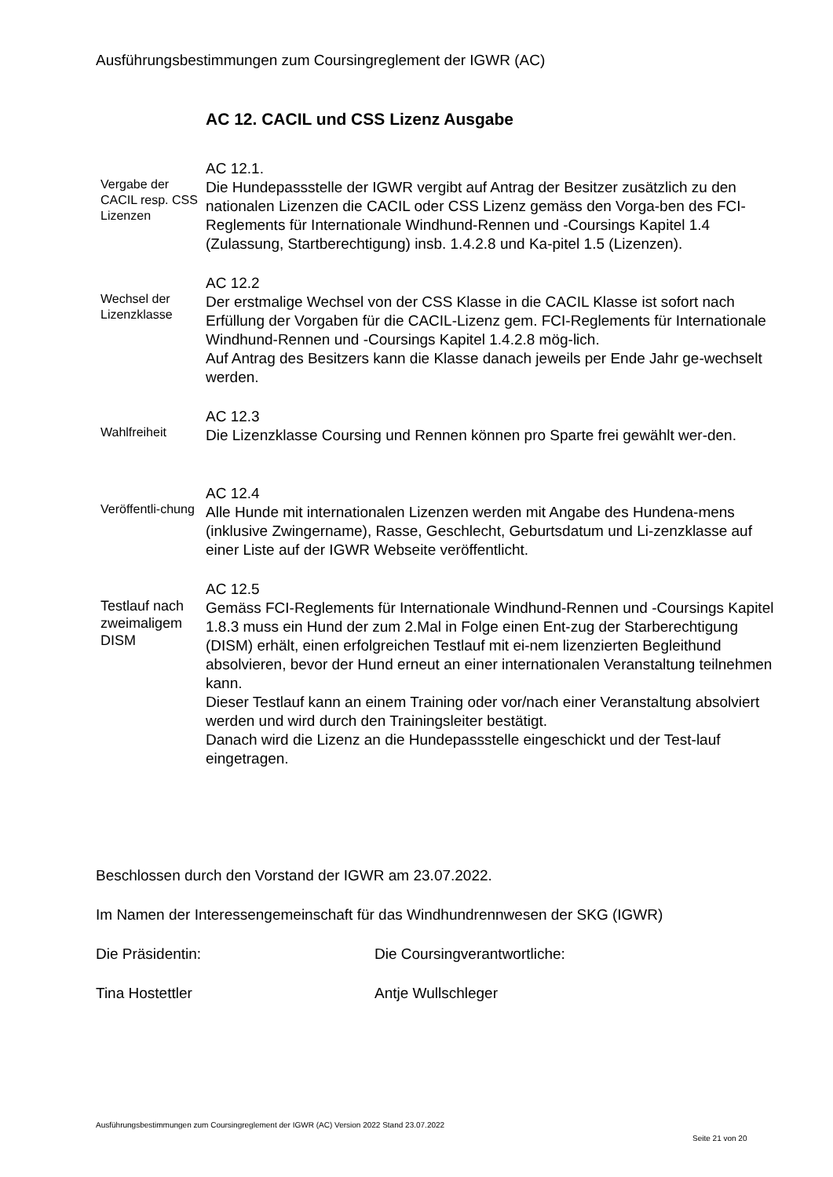Ausführungsbestimmungen zum Coursingreglement der IGWR (AC)
AC 12. CACIL und CSS Lizenz Ausgabe
Vergabe der CACIL resp. CSS Lizenzen
AC 12.1.
Die Hundepassstelle der IGWR vergibt auf Antrag der Besitzer zusätzlich zu den nationalen Lizenzen die CACIL oder CSS Lizenz gemäss den Vorga-ben des FCI-Reglements für Internationale Windhund-Rennen und -Coursings Kapitel 1.4 (Zulassung, Startberechtigung) insb. 1.4.2.8 und Ka-pitel 1.5 (Lizenzen).
Wechsel der Lizenzklasse
AC 12.2
Der erstmalige Wechsel von der CSS Klasse in die CACIL Klasse ist sofort nach Erfüllung der Vorgaben für die CACIL-Lizenz gem. FCI-Reglements für Internationale Windhund-Rennen und -Coursings Kapitel 1.4.2.8 mög-lich.
Auf Antrag des Besitzers kann die Klasse danach jeweils per Ende Jahr ge-wechselt werden.
Wahlfreiheit
AC 12.3
Die Lizenzklasse Coursing und Rennen können pro Sparte frei gewählt wer-den.
Veröffentli-chung
AC 12.4
Alle Hunde mit internationalen Lizenzen werden mit Angabe des Hundena-mens (inklusive Zwingername), Rasse, Geschlecht, Geburtsdatum und Li-zenzklasse auf einer Liste auf der IGWR Webseite veröffentlicht.
Testlauf nach zweimaligem DISM
AC 12.5
Gemäss FCI-Reglements für Internationale Windhund-Rennen und -Coursings Kapitel 1.8.3 muss ein Hund der zum 2.Mal in Folge einen Ent-zug der Starberechtigung (DISM) erhält, einen erfolgreichen Testlauf mit ei-nem lizenzierten Begleithund absolvieren, bevor der Hund erneut an einer internationalen Veranstaltung teilnehmen kann.
Dieser Testlauf kann an einem Training oder vor/nach einer Veranstaltung absolviert werden und wird durch den Trainingsleiter bestätigt.
Danach wird die Lizenz an die Hundepassstelle eingeschickt und der Test-lauf eingetragen.
Beschlossen durch den Vorstand der IGWR am 23.07.2022.
Im Namen der Interessengemeinschaft für das Windhundrennwesen der SKG (IGWR)
Die Präsidentin: Die Coursingverantwortliche:
Tina Hostettler Antje Wullschleger
Ausführungsbestimmungen zum Coursingreglement der IGWR (AC) Version 2022 Stand 23.07.2022
Seite 21 von 20